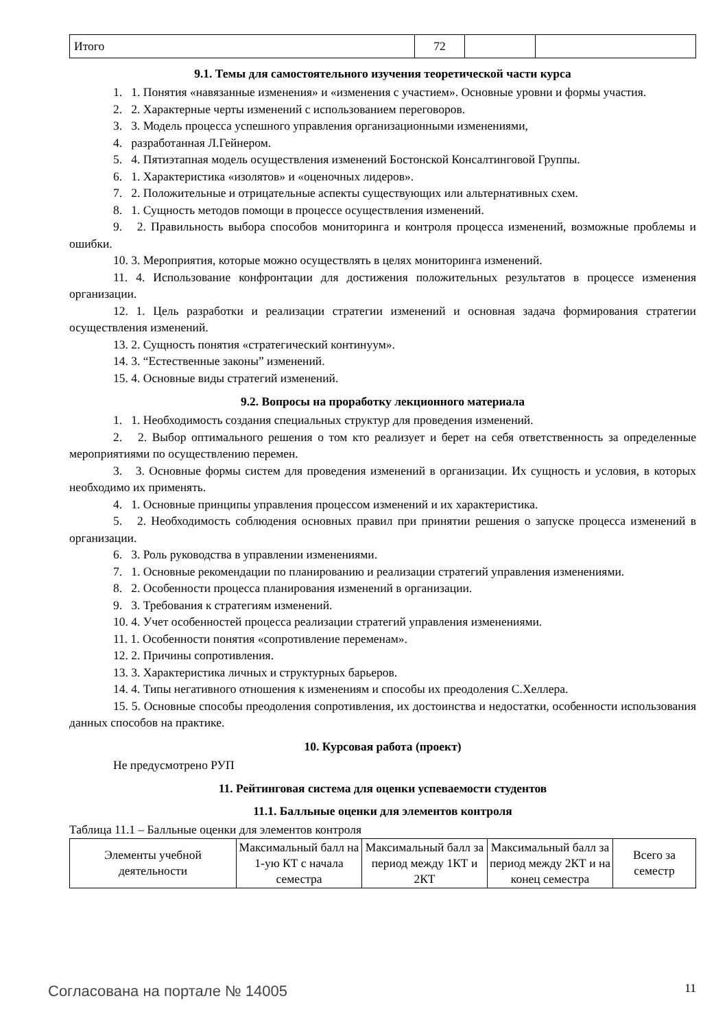| Итого | 72 | | |
9.1. Темы для самостоятельного изучения теоретической части курса
1. 1. Понятия «навязанные изменения» и «изменения с участием». Основные уровни и формы участия.
2. 2. Характерные черты изменений с использованием переговоров.
3. 3. Модель процесса успешного управления организационными изменениями,
4. разработанная Л.Гейнером.
5. 4. Пятиэтапная модель осуществления изменений Бостонской Консалтинговой Группы.
6. 1. Характеристика «изолятов» и «оценочных лидеров».
7. 2. Положительные и отрицательные аспекты существующих или альтернативных схем.
8. 1. Сущность методов помощи в процессе осуществления изменений.
9. 2. Правильность выбора способов мониторинга и контроля процесса изменений, возможные проблемы и ошибки.
10. 3. Мероприятия, которые можно осуществлять в целях мониторинга изменений.
11. 4. Использование конфронтации для достижения положительных результатов в процессе изменения организации.
12. 1. Цель разработки и реализации стратегии изменений и основная задача формирования стратегии осуществления изменений.
13. 2. Сущность понятия «стратегический континуум».
14. 3. “Естественные законы” изменений.
15. 4. Основные виды стратегий изменений.
9.2. Вопросы на проработку лекционного материала
1. 1. Необходимость создания специальных структур для проведения изменений.
2. 2. Выбор оптимального решения о том кто реализует и берет на себя ответственность за определенные мероприятиями по осуществлению перемен.
3. 3. Основные формы систем для проведения изменений в организации. Их сущность и условия, в которых необходимо их применять.
4. 1. Основные принципы управления процессом изменений и их характеристика.
5. 2. Необходимость соблюдения основных правил при принятии решения о запуске процесса изменений в организации.
6. 3. Роль руководства в управлении изменениями.
7. 1. Основные рекомендации по планированию и реализации стратегий управления изменениями.
8. 2. Особенности процесса планирования изменений в организации.
9. 3. Требования к стратегиям изменений.
10. 4. Учет особенностей процесса реализации стратегий управления изменениями.
11. 1. Особенности понятия «сопротивление переменам».
12. 2. Причины сопротивления.
13. 3. Характеристика личных и структурных барьеров.
14. 4. Типы негативного отношения к изменениям и способы их преодоления С.Хеллера.
15. 5. Основные способы преодоления сопротивления, их достоинства и недостатки, особенности использования данных способов на практике.
10. Курсовая работа (проект)
Не предусмотрено РУП
11. Рейтинговая система для оценки успеваемости студентов
11.1. Балльные оценки для элементов контроля
Таблица 11.1 – Балльные оценки для элементов контроля
| Элементы учебной деятельности | Максимальный балл на 1-ую КТ с начала семестра | Максимальный балл за период между 1КТ и 2КТ | Максимальный балл за период между 2КТ и на конец семестра | Всего за семестр |
| --- | --- | --- | --- | --- |
Согласована на портале № 14005 11